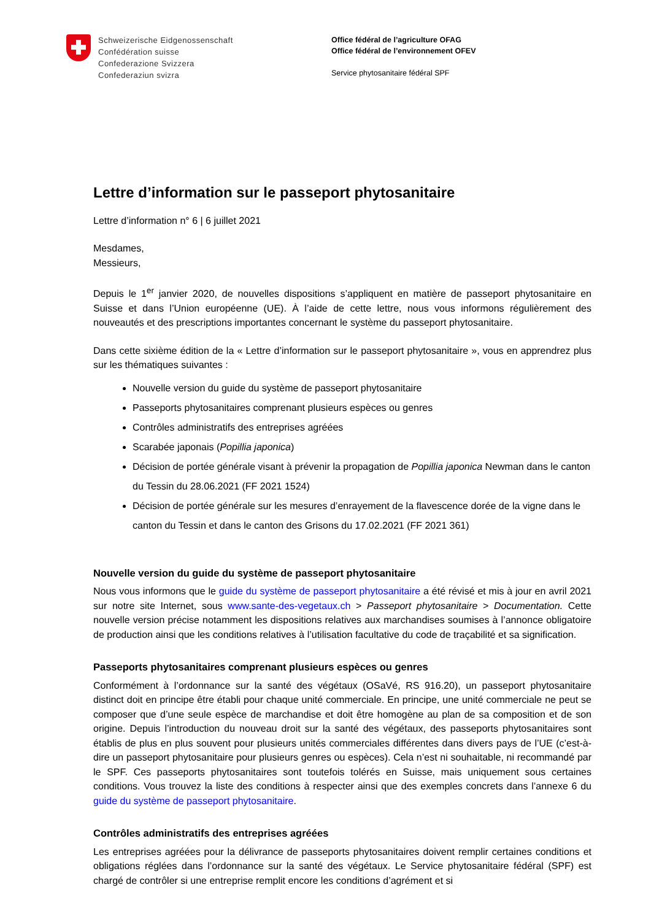Schweizerische Eidgenossenschaft
Confédération suisse
Confederazione Svizzera
Confederaziun svizra
Office fédéral de l’agriculture OFAG
Office fédéral de l’environnement OFEV
Service phytosanitaire fédéral SPF
Lettre d’information sur le passeport phytosanitaire
Lettre d’information n° 6 | 6 juillet 2021
Mesdames,
Messieurs,
Depuis le 1<sup>er</sup> janvier 2020, de nouvelles dispositions s’appliquent en matière de passeport phytosanitaire en Suisse et dans l’Union européenne (UE). À l’aide de cette lettre, nous vous informons régulièrement des nouveautés et des prescriptions importantes concernant le système du passeport phytosanitaire.
Dans cette sixième édition de la « Lettre d’information sur le passeport phytosanitaire », vous en apprendrez plus sur les thématiques suivantes :
Nouvelle version du guide du système de passeport phytosanitaire
Passeports phytosanitaires comprenant plusieurs espèces ou genres
Contrôles administratifs des entreprises agréées
Scarabée japonais (Popillia japonica)
Décision de portée générale visant à prévenir la propagation de Popillia japonica Newman dans le canton du Tessin du 28.06.2021 (FF 2021 1524)
Décision de portée générale sur les mesures d’enrayement de la flavescence dorée de la vigne dans le canton du Tessin et dans le canton des Grisons du 17.02.2021 (FF 2021 361)
Nouvelle version du guide du système de passeport phytosanitaire
Nous vous informons que le guide du système de passeport phytosanitaire a été révisé et mis à jour en avril 2021 sur notre site Internet, sous www.sante-des-vegetaux.ch > Passeport phytosanitaire > Documentation. Cette nouvelle version précise notamment les dispositions relatives aux marchandises soumises à l’annonce obligatoire de production ainsi que les conditions relatives à l’utilisation facultative du code de traçabilité et sa signification.
Passeports phytosanitaires comprenant plusieurs espèces ou genres
Conformément à l’ordonnance sur la santé des végétaux (OSaVé, RS 916.20), un passeport phytosanitaire distinct doit en principe être établi pour chaque unité commerciale. En principe, une unité commerciale ne peut se composer que d’une seule espèce de marchandise et doit être homogène au plan de sa composition et de son origine. Depuis l’introduction du nouveau droit sur la santé des végétaux, des passeports phytosanitaires sont établis de plus en plus souvent pour plusieurs unités commerciales différentes dans divers pays de l’UE (c’est-à-dire un passeport phytosanitaire pour plusieurs genres ou espèces). Cela n’est ni souhaitable, ni recommandé par le SPF. Ces passeports phytosanitaires sont toutefois tolérés en Suisse, mais uniquement sous certaines conditions. Vous trouvez la liste des conditions à respecter ainsi que des exemples concrets dans l’annexe 6 du guide du système de passeport phytosanitaire.
Contrôles administratifs des entreprises agréées
Les entreprises agréées pour la délivrance de passeports phytosanitaires doivent remplir certaines conditions et obligations réglées dans l’ordonnance sur la santé des végétaux. Le Service phytosanitaire fédéral (SPF) est chargé de contrôler si une entreprise remplit encore les conditions d’agrément et si